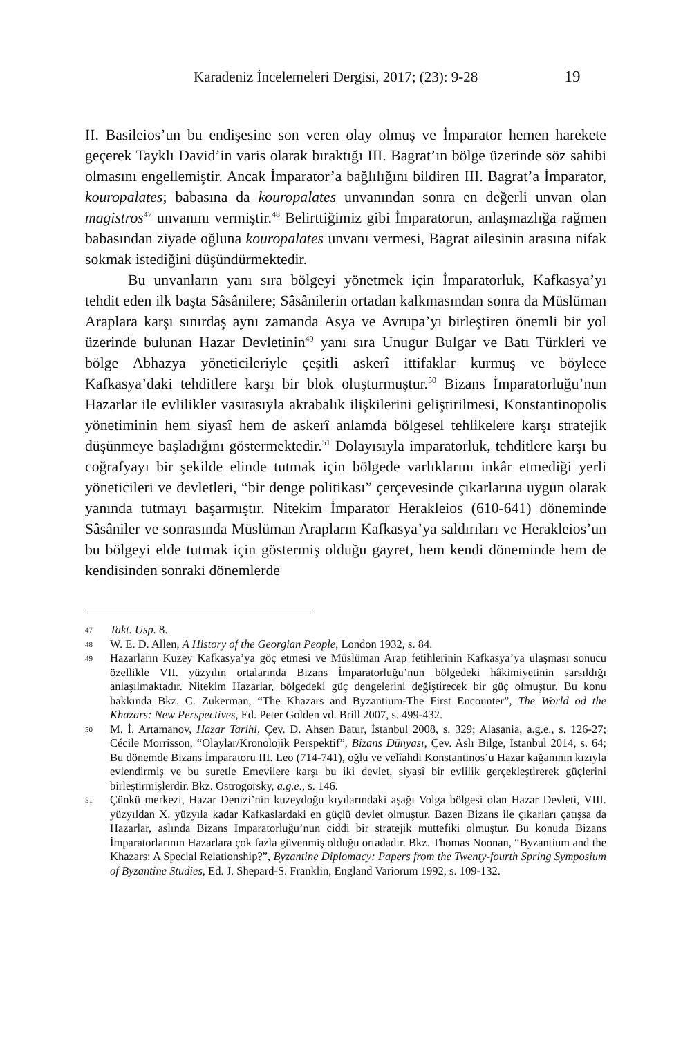Karadeniz İncelemeleri Dergisi, 2017; (23): 9-28 19
II. Basileios’un bu endişesine son veren olay olmuş ve İmparator hemen harekete geçerek Tayklı David’in varis olarak bıraktığı III. Bagrat’ın bölge üzerinde söz sahibi olmasını engellemiştir. Ancak İmparator’a bağlılığını bildiren III. Bagrat’a İmparator, kouropalates; babasına da kouropalates unvanından sonra en değerli unvan olan magistros<sup>47</sup> unvanını vermiştir.<sup>48</sup> Belirttiğimiz gibi İmparatorun, anlaşmazlığa rağmen babasından ziyade oğluna kouropalates unvanı vermesi, Bagrat ailesinin arasına nifak sokmak istediğini düşündürmektedir.
Bu unvanların yanı sıra bölgeyi yönetmek için İmparatorluk, Kafkasya’yı tehdit eden ilk başta Sâsânilere; Sâsânilerin ortadan kalkmasından sonra da Müslüman Araplara karşı sınırdaş aynı zamanda Asya ve Avrupa’yı birleştiren önemli bir yol üzerinde bulunan Hazar Devletinin<sup>49</sup> yanı sıra Unugur Bulgar ve Batı Türkleri ve bölge Abhazya yöneticileriyle çeşitli askerî ittifaklar kurmuş ve böylece Kafkasya’daki tehditlere karşı bir blok oluşturmuştur.<sup>50</sup> Bizans İmparatorluğu’nun Hazarlar ile evlilikler vasıtasıyla akrabalık ilişkilerini geliştirilmesi, Konstantinopolis yönetiminin hem siyasî hem de askerî anlamda bölgesel tehlikelere karşı stratejik düşünmeye başladığını göstermektedir.<sup>51</sup> Dolayısıyla imparatorluk, tehditlere karşı bu coğrafyayı bir şekilde elinde tutmak için bölgede varlıklarını inkâr etmediği yerli yöneticileri ve devletleri, “bir denge politikası” çerçevesinde çıkarlarına uygun olarak yanında tutmayı başarmıştır. Nitekim İmparator Herakleios (610-641) döneminde Sâsâniler ve sonrasında Müslüman Arapların Kafkasya’ya saldırıları ve Herakleios’un bu bölgeyi elde tutmak için göstermiş olduğu gayret, hem kendi döneminde hem de kendisinden sonraki dönemlerde
47 Takt. Usp. 8.
48 W. E. D. Allen, A History of the Georgian People, London 1932, s. 84.
49 Hazarların Kuzey Kafkasya’ya göç etmesi ve Müslüman Arap fetihlerinin Kafkasya’ya ulaşması sonucu özellikle VII. yüzyılın ortalarında Bizans İmparatorluğu’nun bölgedeki hâkimiyetinin sarsıldığı anlaşılmaktadır. Nitekim Hazarlar, bölgedeki güç dengelerini değiştirecek bir güç olmuştur. Bu konu hakkında Bkz. C. Zukerman, “The Khazars and Byzantium-The First Encounter”, The World od the Khazars: New Perspectives, Ed. Peter Golden vd. Brill 2007, s. 499-432.
50 M. İ. Artamanov, Hazar Tarihi, Çev. D. Ahsen Batur, İstanbul 2008, s. 329; Alasania, a.g.e., s. 126-27; Cécile Morrisson, “Olaylar/Kronolojik Perspektif”, Bizans Dünyası, Çev. Aslı Bilge, İstanbul 2014, s. 64; Bu dönemde Bizans İmparatoru III. Leo (714-741), oğlu ve velîahdi Konstantinos’u Hazar kağanının kızıyla evlendirmiş ve bu suretle Emevilere karşı bu iki devlet, siyasî bir evlilik gerçekleştirerek güçlerini birleştirmişlerdir. Bkz. Ostrogorsky, a.g.e., s. 146.
51 Çünkü merkezi, Hazar Denizi’nin kuzeydoğu kıyılarındaki aşağı Volga bölgesi olan Hazar Devleti, VIII. yüzyıldan X. yüzyıla kadar Kafkaslardaki en güçlü devlet olmuştur. Bazen Bizans ile çıkarları çatışsa da Hazarlar, aslında Bizans İmparatorluğu’nun ciddi bir stratejik müttefiki olmuştur. Bu konuda Bizans İmparatorlarının Hazarlara çok fazla güvenmiş olduğu ortadadır. Bkz. Thomas Noonan, “Byzantium and the Khazars: A Special Relationship?”, Byzantine Diplomacy: Papers from the Twenty-fourth Spring Symposium of Byzantine Studies, Ed. J. Shepard-S. Franklin, England Variorum 1992, s. 109-132.